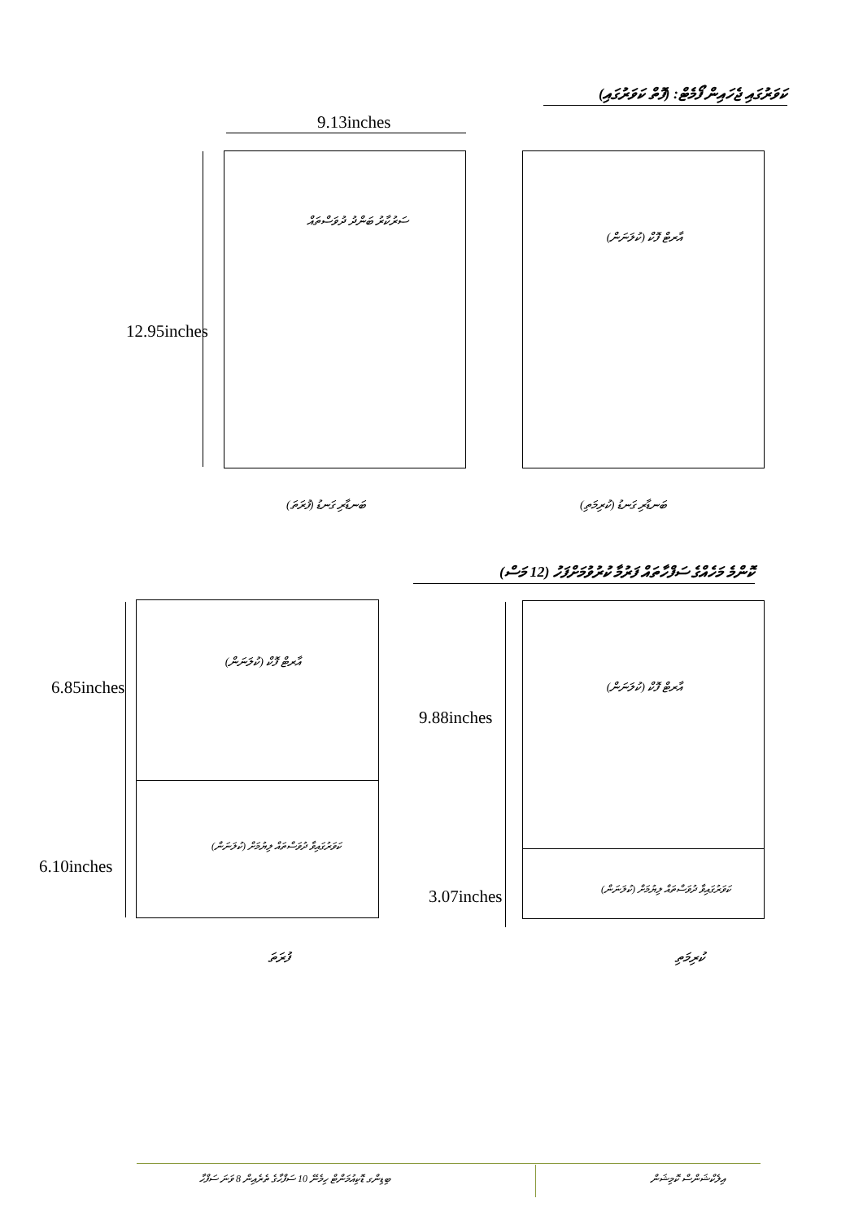ކަވަރުގައި ޖެހައިން ފޯމެޓް: (ފޮތް ކަވަރުގައި)
9.13inches
ސަރުކާރު ބަންދު ދުވަސްތައް
12.95inches
އާރޓް ފޮކް (ކުލަނަން)
ބަނޑާރި ގަނޑު (ފުރަތަ) ބަނޑާރި ގަނޑު (ކުރިމަތި)
ކޮންމެ މަހެއްގެ ސަފްހާތައް ފަރުމާ ކުރުވުމަށްފަހު (12 މަސް)
އާރޓް ފޮކް (ކުލަނަން)
ކަވަރުގައިވާ ދުވަސްތައް ލިޔުމަށް (ކުލަނަން)
6.85inches
6.10inches
އާރޓް ފޮކް (ކުލަނަން)
ކަވަރުގައިވާ ދުވަސްތައް ލިޔުމަށް (ކުލަނަން)
9.88inches
3.07inches
ފުރަތަ ކުރިމަތި
ބިޑިންގ ޑޮކިއުމަންޓް ހިމެނޭ 10 ސަފްހާގެ ތެރެއިން 8 ވަނަ ސަފްހާ
އިލެކްޝަންސް ކޮމިޝަން